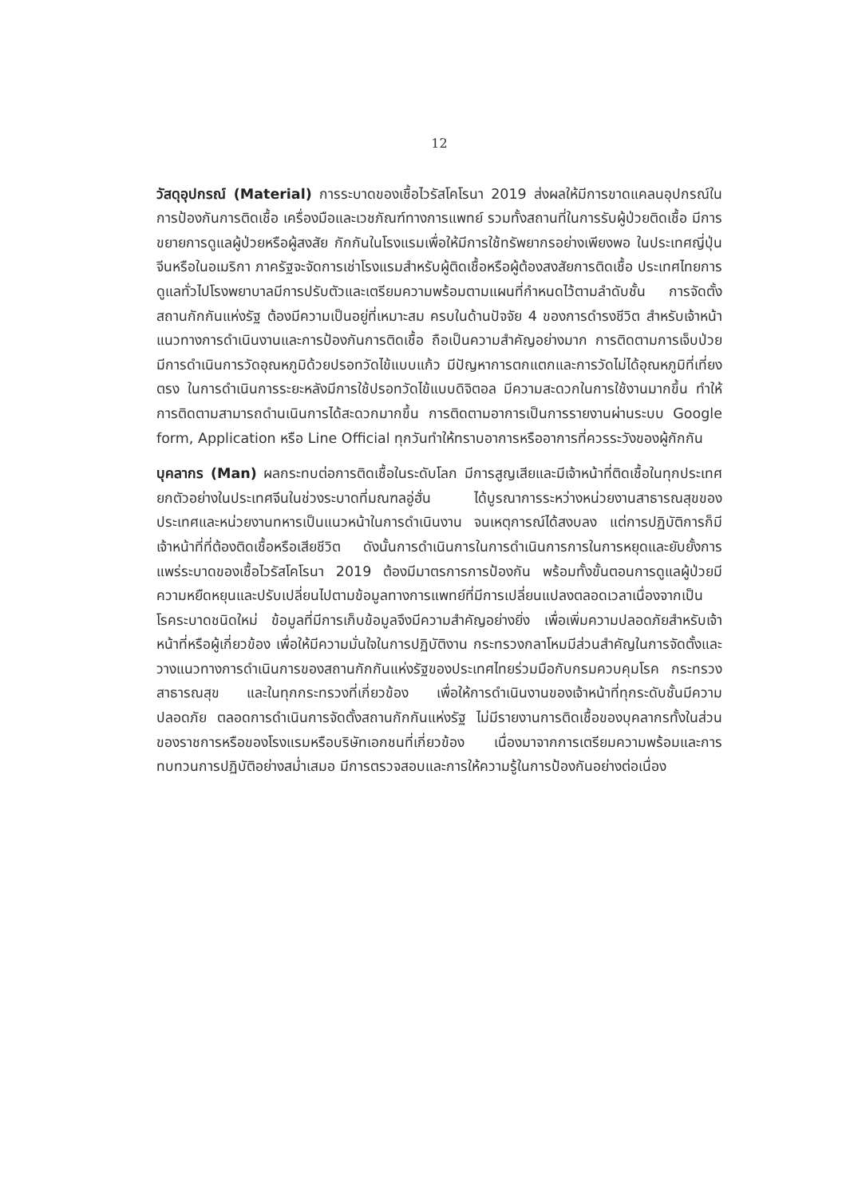12
วัสดุอุปกรณ์ (Material) การระบาดของเชื้อไวรัสโคโรนา 2019 ส่งผลให้มีการขาดแคลนอุปกรณ์ในการป้องกันการติดเชื้อ เครื่องมือและเวชภัณฑ์ทางการแพทย์ รวมทั้งสถานที่ในการรับผู้ป่วยติดเชื้อ มีการขยายการดูแลผู้ป่วยหรือผู้สงสัย กักกันในโรงแรมเพื่อให้มีการใช้ทรัพยากรอย่างเพียงพอ ในประเทศญี่ปุ่น จีนหรือในอเมริกา ภาครัฐจะจัดการเช่าโรงแรมสำหรับผู้ติดเชื้อหรือผู้ต้องสงสัยการติดเชื้อ ประเทศไทยการดูแลทั่วไปโรงพยาบาลมีการปรับตัวและเตรียมความพร้อมตามแผนที่กำหนดไว้ตามลำดับชั้น การจัดตั้งสถานกักกันแห่งรัฐ ต้องมีความเป็นอยู่ที่เหมาะสม ครบในด้านปัจจัย 4 ของการดำรงชีวิต สำหรับเจ้าหน้าแนวทางการดำเนินงานและการป้องกันการติดเชื้อ ถือเป็นความสำคัญอย่างมาก การติดตามการเจ็บป่วยมีการดำเนินการวัดอุณหภูมิด้วยปรอทวัดไข้แบบแก้ว มีปัญหาการตกแตกและการวัดไม่ได้อุณหภูมิที่เที่ยงตรง ในการดำเนินการระยะหลังมีการใช้ปรอทวัดไข้แบบดิจิตอล มีความสะดวกในการใช้งานมากขึ้น ทำให้การติดตามสามารถดำนเนินการได้สะดวกมากขึ้น การติดตามอาการเป็นการรายงานผ่านระบบ Google form, Application หรือ Line Official ทุกวันทำให้ทราบอาการหรืออาการที่ควรระวังของผู้กักกัน
บุคลากร (Man) ผลกระทบต่อการติดเชื้อในระดับโลก มีการสูญเสียและมีเจ้าหน้าที่ติดเชื้อในทุกประเทศ ยกตัวอย่างในประเทศจีนในช่วงระบาดที่มณฑลอู่ฮั่น ได้บูรณาการระหว่างหน่วยงานสาธารณสุขของประเทศและหน่วยงานทหารเป็นแนวหน้าในการดำเนินงาน จนเหตุการณ์ได้สงบลง แต่การปฏิบัติการก็มีเจ้าหน้าที่ที่ต้องติดเชื้อหรือเสียชีวิต ดังนั้นการดำเนินการในการดำเนินการการในการหยุดและยับยั้งการแพร่ระบาดของเชื้อไวรัสโคโรนา 2019 ต้องมีมาตรการการป้องกัน พร้อมทั้งขั้นตอนการดูแลผู้ป่วยมีความหยืดหยุนและปรับเปลี่ยนไปตามข้อมูลทางการแพทย์ที่มีการเปลี่ยนแปลงตลอดเวลาเนื่องจากเป็นโรคระบาดชนิดใหม่ ข้อมูลที่มีการเก็บข้อมูลจึงมีความสำคัญอย่างยิ่ง เพื่อเพิ่มความปลอดภัยสำหรับเจ้าหน้าที่หรือผู้เกี่ยวข้อง เพื่อให้มีความมั่นใจในการปฏิบัติงาน กระทรวงกลาโหมมีส่วนสำคัญในการจัดตั้งและวางแนวทางการดำเนินการของสถานกักกันแห่งรัฐของประเทศไทยร่วมมือกับกรมควบคุมโรค กระทรวงสาธารณสุข และในทุกกระทรวงที่เกี่ยวข้อง เพื่อให้การดำเนินงานของเจ้าหน้าที่ทุกระดับชั้นมีความปลอดภัย ตลอดการดำเนินการจัดตั้งสถานกักกันแห่งรัฐ ไม่มีรายงานการติดเชื้อของบุคลากรทั้งในส่วนของราชการหรือของโรงแรมหรือบริษัทเอกชนที่เกี่ยวข้อง เนื่องมาจากการเตรียมความพร้อมและการทบทวนการปฏิบัติอย่างสม่ำเสมอ มีการตรวจสอบและการให้ความรู้ในการป้องกันอย่างต่อเนื่อง